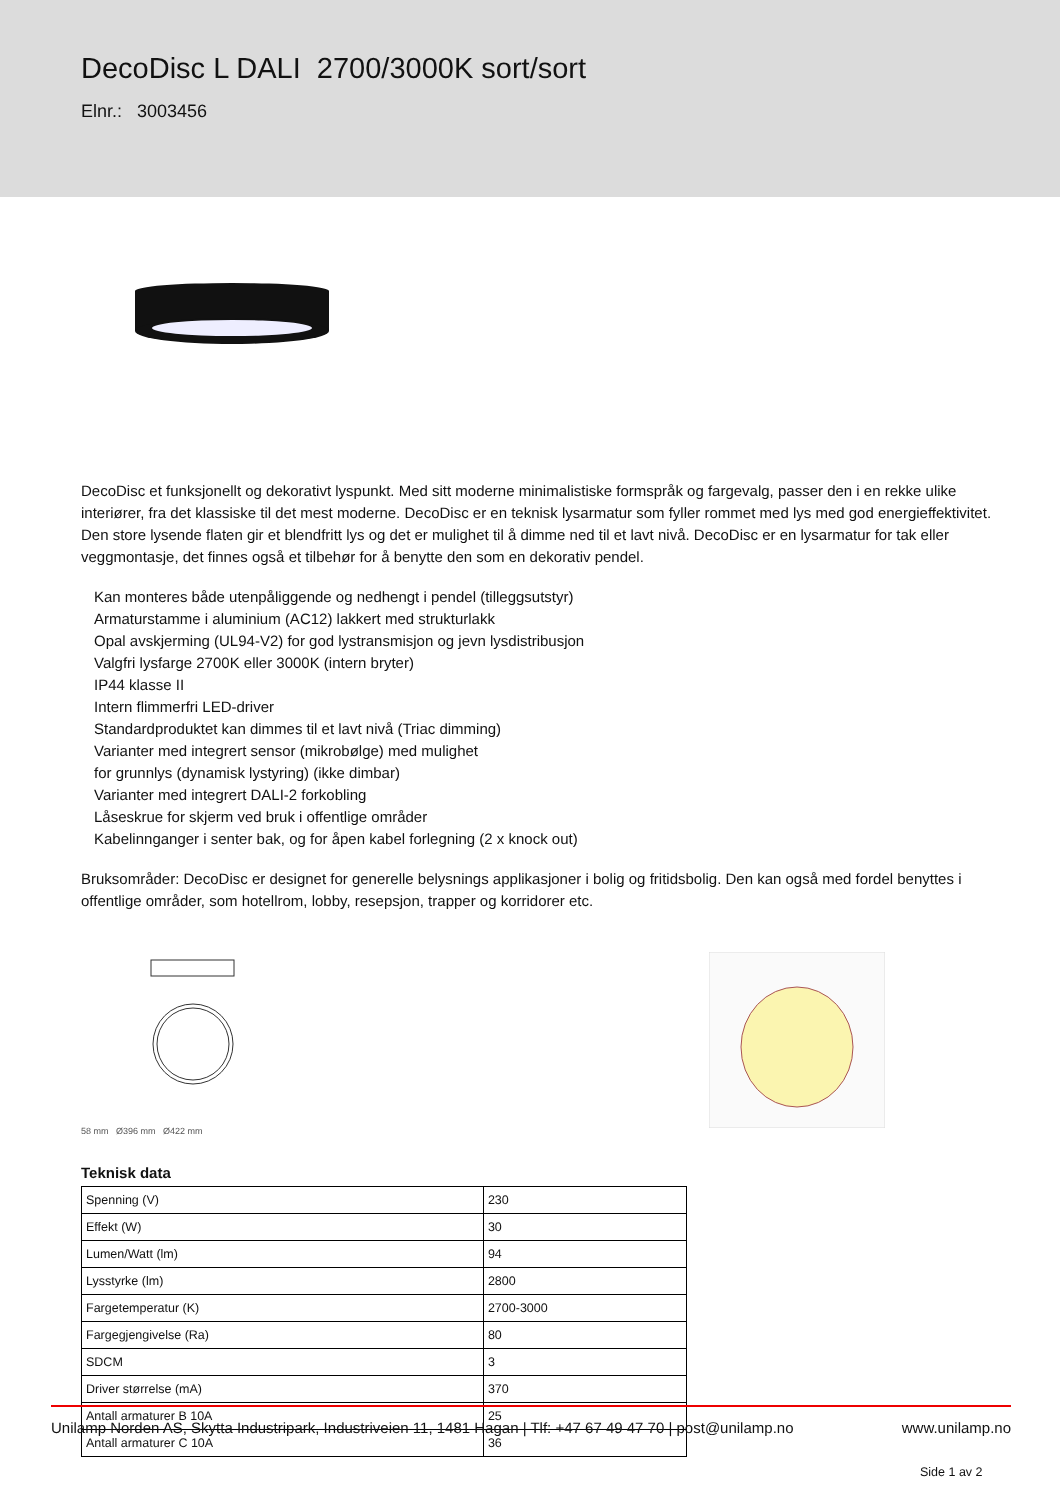DecoDisc L DALI 2700/3000K sort/sort
Elnr.: 3003456
DecoDisc et funksjonellt og dekorativt lyspunkt. Med sitt moderne minimalistiske formspråk og fargevalg, passer den i en rekke ulike interiører, fra det klassiske til det mest moderne. DecoDisc er en teknisk lysarmatur som fyller rommet med lys med god energieffektivitet. Den store lysende flaten gir et blendfritt lys og det er mulighet til å dimme ned til et lavt nivå. DecoDisc er en lysarmatur for tak eller veggmontasje, det finnes også et tilbehør for å benytte den som en dekorativ pendel.
Kan monteres både utenpåliggende og nedhengt i pendel (tilleggsutstyr)
Armaturstamme i aluminium (AC12) lakkert med strukturlakk
Opal avskjerming (UL94-V2) for god lystransmisjon og jevn lysdistribusjon
Valgfri lysfarge 2700K eller 3000K (intern bryter)
IP44 klasse II
Intern flimmerfri LED-driver
Standardproduktet kan dimmes til et lavt nivå (Triac dimming)
Varianter med integrert sensor (mikrobølge) med mulighet
for grunnlys (dynamisk lystyring) (ikke dimbar)
Varianter med integrert DALI-2 forkobling
Låseskrue for skjerm ved bruk i offentlige områder
Kabelinnganger i senter bak, og for åpen kabel forlegning (2 x knock out)
Bruksområder: DecoDisc er designet for generelle belysnings applikasjoner i bolig og fritidsbolig. Den kan også med fordel benyttes i offentlige områder, som hotellrom, lobby, resepsjon, trapper og korridorer etc.
58 mm Ø396 mm Ø422 mm
Teknisk data
| Spenning (V) | 230 |
| Effekt (W) | 30 |
| Lumen/Watt (lm) | 94 |
| Lysstyrke (lm) | 2800 |
| Fargetemperatur (K) | 2700-3000 |
| Fargegjengivelse (Ra) | 80 |
| SDCM | 3 |
| Driver størrelse (mA) | 370 |
| Antall armaturer B 10A | 25 |
| Antall armaturer C 10A | 36 |
Unilamp Norden AS, Skytta Industripark, Industriveien 11, 1481 Hagan | Tlf: +47 67 49 47 70 | post@unilamp.no www.unilamp.no
Side 1 av 2